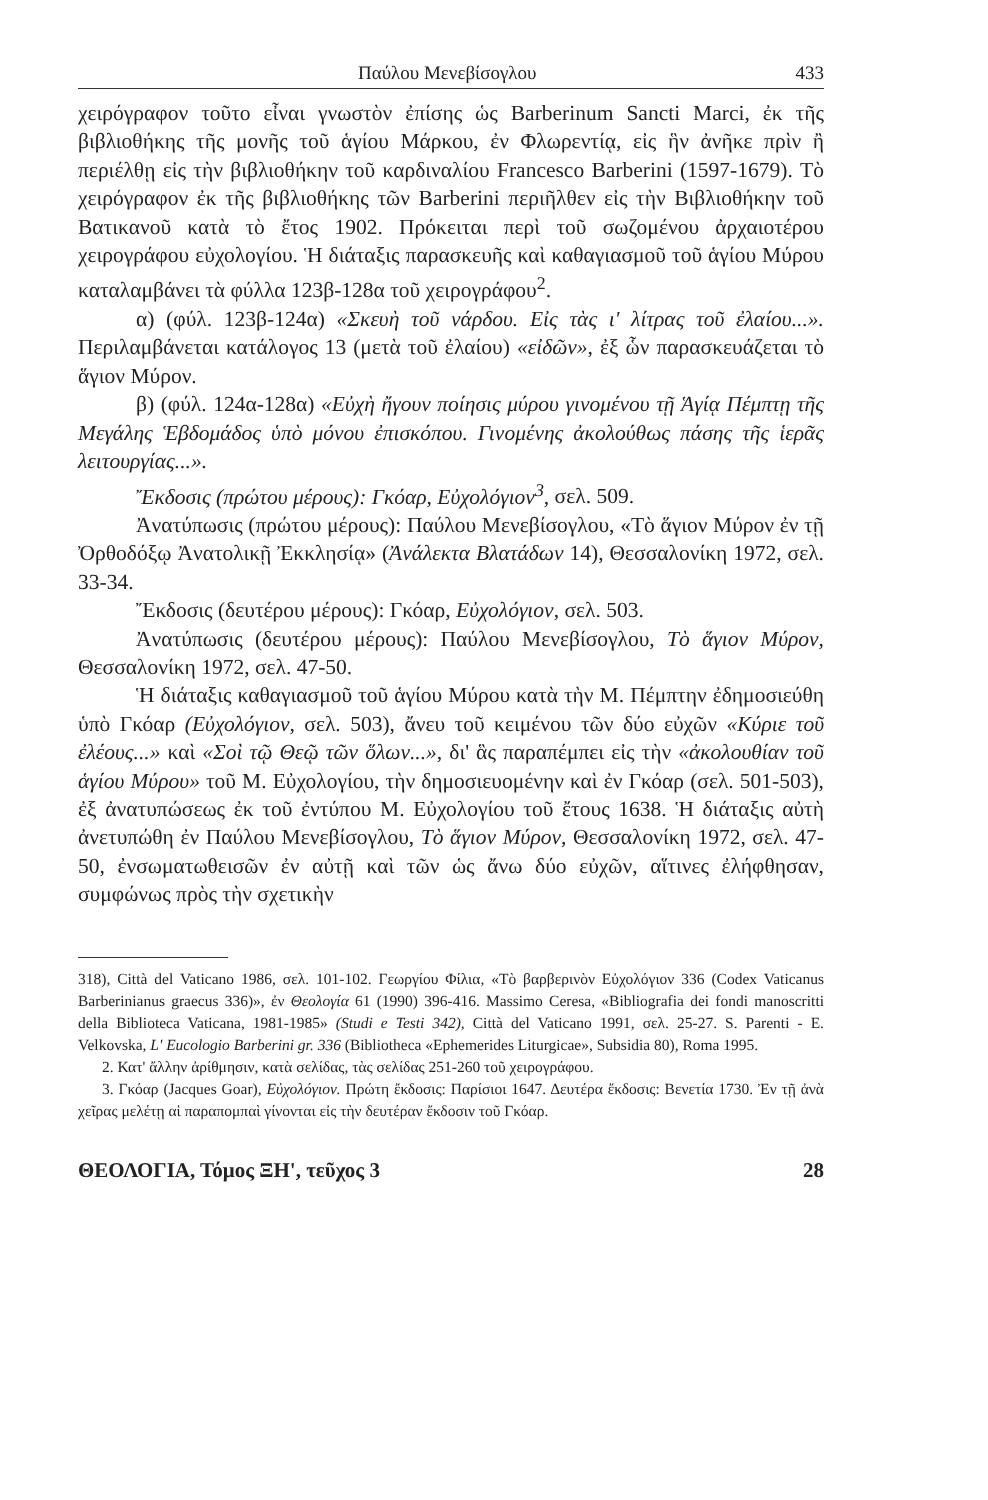Παύλου Μενεβίσογλου 433
χειρόγραφον τοῦτο εἶναι γνωστὸν ἐπίσης ὡς Barberinum Sancti Marci, ἐκ τῆς βιβλιοθήκης τῆς μονῆς τοῦ ἁγίου Μάρκου, ἐν Φλωρεντίᾳ, εἰς ἣν ἀνῆκε πρὶν ἢ περιέλθῃ εἰς τὴν βιβλιοθήκην τοῦ καρδιναλίου Francesco Barberini (1597-1679). Τὸ χειρόγραφον ἐκ τῆς βιβλιοθήκης τῶν Barberini περιῆλθεν εἰς τὴν Βιβλιοθήκην τοῦ Βατικανοῦ κατὰ τὸ ἔτος 1902. Πρόκειται περὶ τοῦ σωζομένου ἀρχαιοτέρου χειρογράφου εὐχολογίου. Ἡ διάταξις παρασκευῆς καὶ καθαγιασμοῦ τοῦ ἁγίου Μύρου καταλαμβάνει τὰ φύλλα 123β-128α τοῦ χειρογράφου<sup>2</sup>.
α) (φύλ. 123β-124α) «Σκευὴ τοῦ νάρδου. Εἰς τὰς ι' λίτρας τοῦ ἐλαίου...». Περιλαμβάνεται κατάλογος 13 (μετὰ τοῦ ἐλαίου) «εἰδῶν», ἐξ ὧν παρασκευάζεται τὸ ἅγιον Μύρον.
β) (φύλ. 124α-128α) «Εὐχὴ ἤγουν ποίησις μύρου γινομένου τῇ Ἁγίᾳ Πέμπτῃ τῆς Μεγάλης Ἑβδομάδος ὑπὸ μόνου ἐπισκόπου. Γινομένης ἀκολούθως πάσης τῆς ἱερᾶς λειτουργίας...».
Ἔκδοσις (πρώτου μέρους): Γκόαρ, Εὐχολόγιον<sup>3</sup>, σελ. 509.
Ἀνατύπωσις (πρώτου μέρους): Παύλου Μενεβίσογλου, «Τὸ ἅγιον Μύρον ἐν τῇ Ὀρθοδόξῳ Ἀνατολικῇ Ἐκκλησίᾳ» (Ἀνάλεκτα Βλατάδων 14), Θεσσαλονίκη 1972, σελ. 33-34.
Ἔκδοσις (δευτέρου μέρους): Γκόαρ, Εὐχολόγιον, σελ. 503.
Ἀνατύπωσις (δευτέρου μέρους): Παύλου Μενεβίσογλου, Τὸ ἅγιον Μύρον, Θεσσαλονίκη 1972, σελ. 47-50.
Ἡ διάταξις καθαγιασμοῦ τοῦ ἁγίου Μύρου κατὰ τὴν Μ. Πέμπτην ἐδημοσιεύθη ὑπὸ Γκόαρ (Εὐχολόγιον, σελ. 503), ἄνευ τοῦ κειμένου τῶν δύο εὐχῶν «Κύριε τοῦ ἐλέους...» καὶ «Σοὶ τῷ Θεῷ τῶν ὅλων...», δι' ἃς παραπέμπει εἰς τὴν «ἀκολουθίαν τοῦ ἁγίου Μύρου» τοῦ Μ. Εὐχολογίου, τὴν δημοσιευομένην καὶ ἐν Γκόαρ (σελ. 501-503), ἐξ ἀνατυπώσεως ἐκ τοῦ ἐντύπου Μ. Εὐχολογίου τοῦ ἔτους 1638. Ἡ διάταξις αὐτὴ ἀνετυπώθη ἐν Παύλου Μενεβίσογλου, Τὸ ἅγιον Μύρον, Θεσσαλονίκη 1972, σελ. 47-50, ἐνσωματωθεισῶν ἐν αὐτῇ καὶ τῶν ὡς ἄνω δύο εὐχῶν, αἵτινες ἐλήφθησαν, συμφώνως πρὸς τὴν σχετικὴν
318), Città del Vaticano 1986, σελ. 101-102. Γεωργίου Φίλια, «Τὸ βαρβερινὸν Εὐχολόγιον 336 (Codex Vaticanus Barberinianus graecus 336)», ἐν Θεολογία 61 (1990) 396-416. Massimo Ceresa, «Bibliografia dei fondi manoscritti della Biblioteca Vaticana, 1981-1985» (Studi e Testi 342), Città del Vaticano 1991, σελ. 25-27. S. Parenti - E. Velkovska, L' Eucologio Barberini gr. 336 (Bibliotheca «Ephemerides Liturgicae», Subsidia 80), Roma 1995.
2. Κατ' ἄλλην ἀρίθμησιν, κατὰ σελίδας, τὰς σελίδας 251-260 τοῦ χειρογράφου.
3. Γκόαρ (Jacques Goar), Εὐχολόγιον. Πρώτη ἔκδοσις: Παρίσιοι 1647. Δευτέρα ἔκδοσις: Βενετία 1730. Ἐν τῇ ἀνὰ χεῖρας μελέτῃ αἱ παραπομπαὶ γίνονται εἰς τὴν δευτέραν ἔκδοσιν τοῦ Γκόαρ.
ΘΕΟΛΟΓΙΑ, Τόμος ΞΗ', τεῦχος 3 28